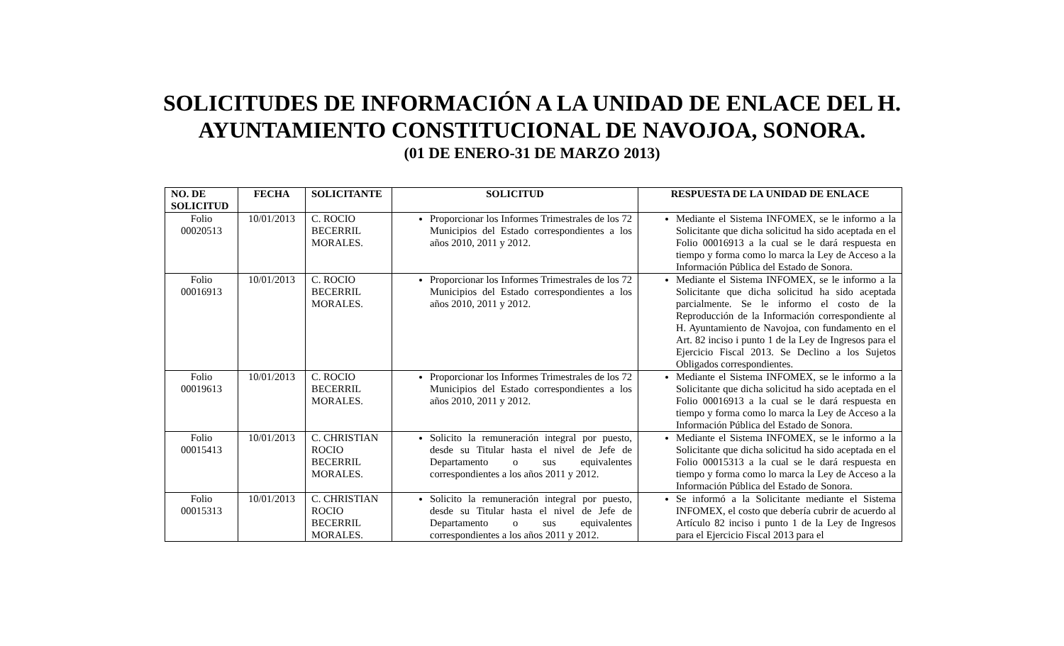SOLICITUDES DE INFORMACIÓN A LA UNIDAD DE ENLACE DEL H.
AYUNTAMIENTO CONSTITUCIONAL DE NAVOJOA, SONORA.
(01 DE ENERO-31 DE MARZO 2013)
| NO. DE SOLICITUD | FECHA | SOLICITANTE | SOLICITUD | RESPUESTA DE LA UNIDAD DE ENLACE |
| --- | --- | --- | --- | --- |
| Folio 00020513 | 10/01/2013 | C. ROCIO BECERRIL MORALES. | Proporcionar los Informes Trimestrales de los 72 Municipios del Estado correspondientes a los años 2010, 2011 y 2012. | Mediante el Sistema INFOMEX, se le informo a la Solicitante que dicha solicitud ha sido aceptada en el Folio 00016913 a la cual se le dará respuesta en tiempo y forma como lo marca la Ley de Acceso a la Información Pública del Estado de Sonora. |
| Folio 00016913 | 10/01/2013 | C. ROCIO BECERRIL MORALES. | Proporcionar los Informes Trimestrales de los 72 Municipios del Estado correspondientes a los años 2010, 2011 y 2012. | Mediante el Sistema INFOMEX, se le informo a la Solicitante que dicha solicitud ha sido aceptada parcialmente. Se le informo el costo de la Reproducción de la Información correspondiente al H. Ayuntamiento de Navojoa, con fundamento en el Art. 82 inciso i punto 1 de la Ley de Ingresos para el Ejercicio Fiscal 2013. Se Declino a los Sujetos Obligados correspondientes. |
| Folio 00019613 | 10/01/2013 | C. ROCIO BECERRIL MORALES. | Proporcionar los Informes Trimestrales de los 72 Municipios del Estado correspondientes a los años 2010, 2011 y 2012. | Mediante el Sistema INFOMEX, se le informo a la Solicitante que dicha solicitud ha sido aceptada en el Folio 00016913 a la cual se le dará respuesta en tiempo y forma como lo marca la Ley de Acceso a la Información Pública del Estado de Sonora. |
| Folio 00015413 | 10/01/2013 | C. CHRISTIAN ROCIO BECERRIL MORALES. | Solicito la remuneración integral por puesto, desde su Titular hasta el nivel de Jefe de Departamento o sus equivalentes correspondientes a los años 2011 y 2012. | Mediante el Sistema INFOMEX, se le informo a la Solicitante que dicha solicitud ha sido aceptada en el Folio 00015313 a la cual se le dará respuesta en tiempo y forma como lo marca la Ley de Acceso a la Información Pública del Estado de Sonora. |
| Folio 00015313 | 10/01/2013 | C. CHRISTIAN ROCIO BECERRIL MORALES. | Solicito la remuneración integral por puesto, desde su Titular hasta el nivel de Jefe de Departamento o sus equivalentes correspondientes a los años 2011 y 2012. | Se informó a la Solicitante mediante el Sistema INFOMEX, el costo que debería cubrir de acuerdo al Artículo 82 inciso i punto 1 de la Ley de Ingresos para el Ejercicio Fiscal 2013 para el |